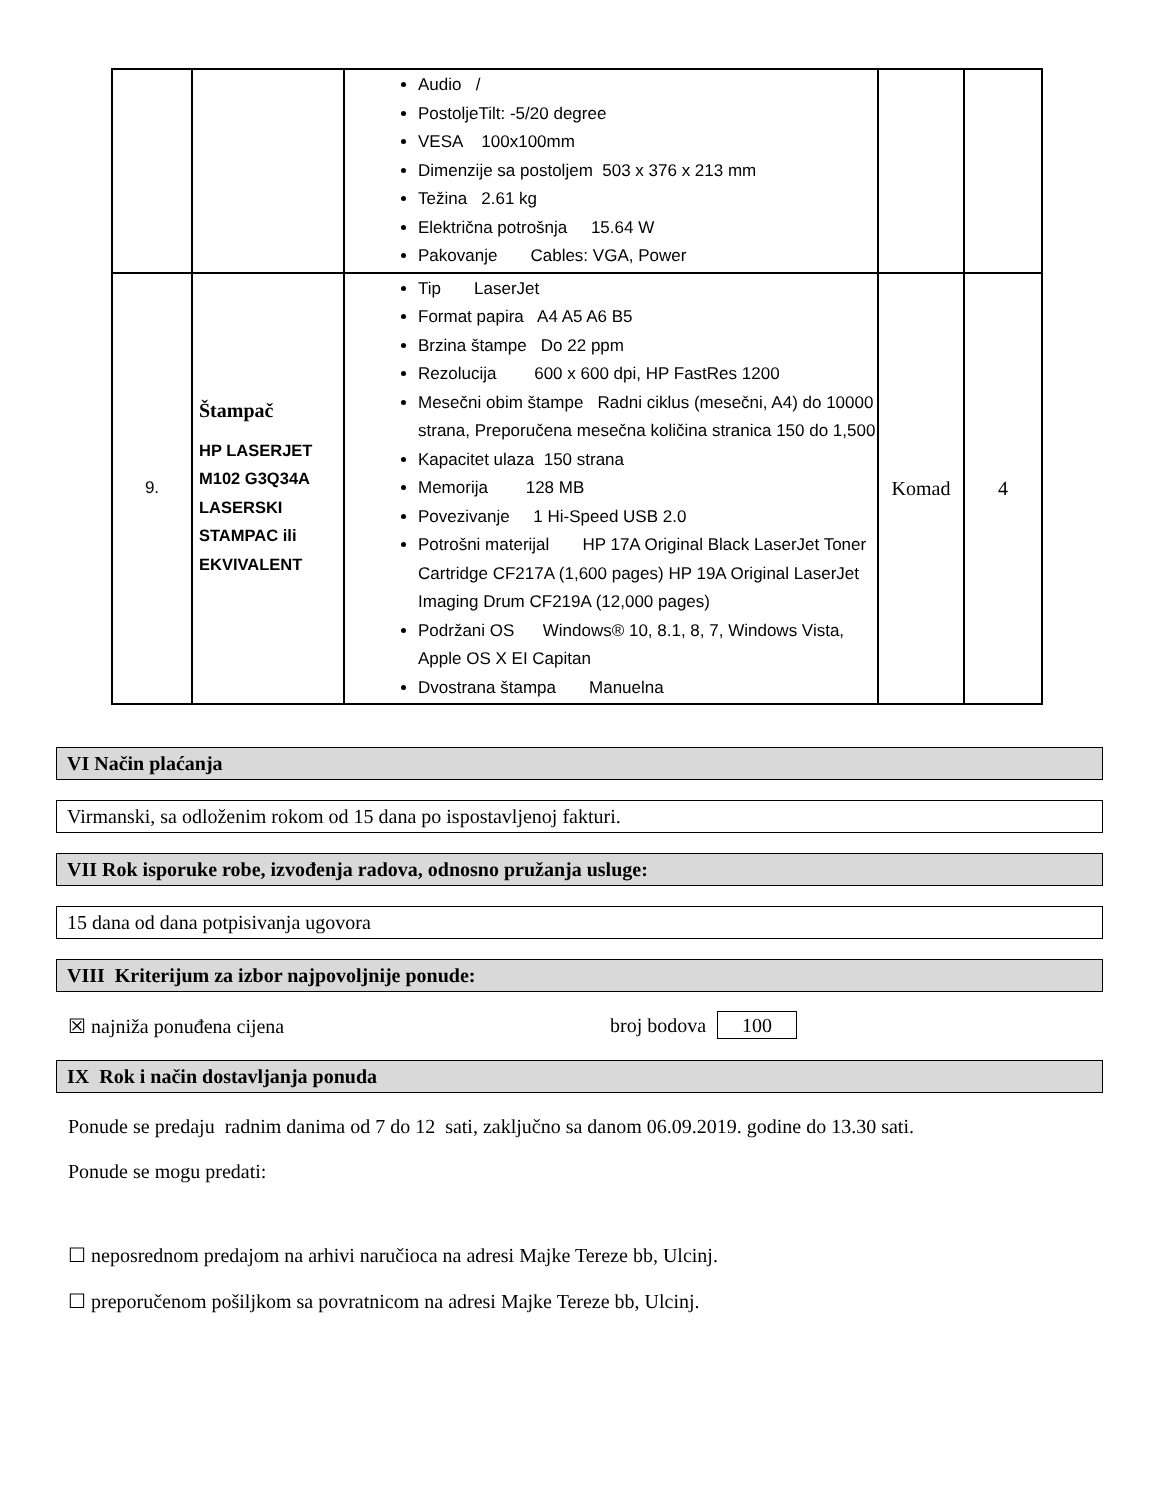| | | Audio / PostoljeTilt: -5/20 degree VESA 100x100mm Dimenzije sa postoljem 503 x 376 x 213 mm Težina 2.61 kg Električna potrošnja 15.64 W Pakovanje Cables: VGA, Power | | |
| 9. | Štampač HP LASERJET M102 G3Q34A LASERSKI STAMPAC ili EKVIVALENT | Tip LaserJet Format papira A4 A5 A6 B5 Brzina štampe Do 22 ppm Rezolucija 600 x 600 dpi, HP FastRes 1200 Mesečni obim štampe Radni ciklus (mesečni, A4) do 10000 strana, Preporučena mesečna količina stranica 150 do 1,500 Kapacitet ulaza 150 strana Memorija 128 MB Povezivanje 1 Hi-Speed USB 2.0 Potrošni materijal HP 17A Original Black LaserJet Toner Cartridge CF217A (1,600 pages) HP 19A Original LaserJet Imaging Drum CF219A (12,000 pages) Podržani OS Windows® 10, 8.1, 8, 7, Windows Vista, Apple OS X EI Capitan Dvostrana štampa Manuelna | Komad | 4 |
VI Način plaćanja
Virmanski, sa odloženim rokom od 15 dana po ispostavljenoj fakturi.
VII Rok isporuke robe, izvođenja radova, odnosno pružanja usluge:
15 dana od dana potpisivanja ugovora
VIII Kriterijum za izbor najpovoljnije ponude:
☒ najniža ponuđena cijena broj bodova 100
IX Rok i način dostavljanja ponuda
Ponude se predaju radnim danima od 7 do 12 sati, zaključno sa danom 06.09.2019. godine do 13.30 sati.
Ponude se mogu predati:
☐ neposrednom predajom na arhivi naručioca na adresi Majke Tereze bb, Ulcinj.
☐ preporučenom pošiljkom sa povratnicom na adresi Majke Tereze bb, Ulcinj.